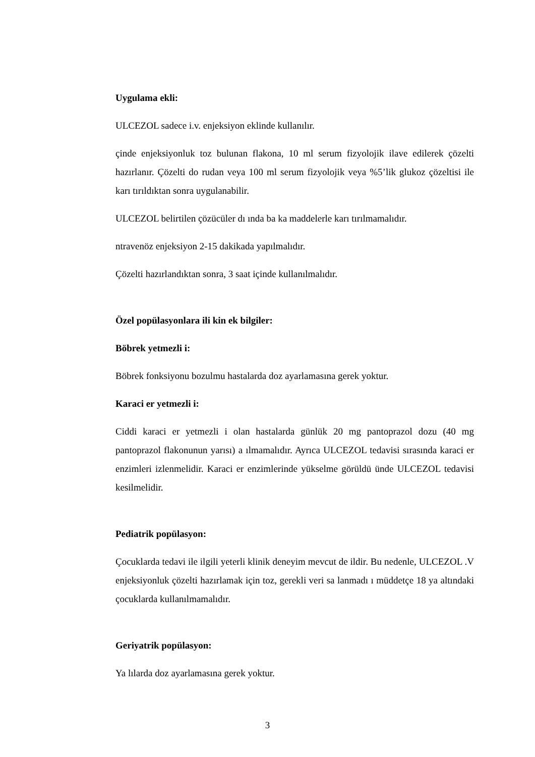Uygulama ekli:
ULCEZOL sadece i.v. enjeksiyon eklinde kullanılır.
çinde enjeksiyonluk toz bulunan flakona, 10 ml serum fizyolojik ilave edilerek çözelti hazırlanır. Çözelti do rudan veya 100 ml serum fizyolojik veya %5’lik glukoz çözeltisi ile karı tırıldıktan sonra uygulanabilir.
ULCEZOL belirtilen çözücüler dı ında ba ka maddelerle karı tırılmamalıdır.
ntravenöz enjeksiyon 2-15 dakikada yapılmalıdır.
Çözelti hazırlandıktan sonra, 3 saat içinde kullanılmalıdır.
Özel popülasyonlara ili kin ek bilgiler:
Böbrek yetmezli i:
Böbrek fonksiyonu bozulmu hastalarda doz ayarlamasına gerek yoktur.
Karaci er yetmezli i:
Ciddi karaci er yetmezli i olan hastalarda günlük 20 mg pantoprazol dozu (40 mg pantoprazol flakonunun yarısı) a ılmamalıdır. Ayrıca ULCEZOL tedavisi sırasında karaci er enzimleri izlenmelidir. Karaci er enzimlerinde yükselme görüldü ünde ULCEZOL tedavisi kesilmelidir.
Pediatrik popülasyon:
Çocuklarda tedavi ile ilgili yeterli klinik deneyim mevcut de ildir. Bu nedenle, ULCEZOL .V enjeksiyonluk çözelti hazırlamak için toz, gerekli veri sa lanmadı ı müddetçe 18 ya altındaki çocuklarda kullanılmamalıdır.
Geriyatrik popülasyon:
Ya lılarda doz ayarlamasına gerek yoktur.
3